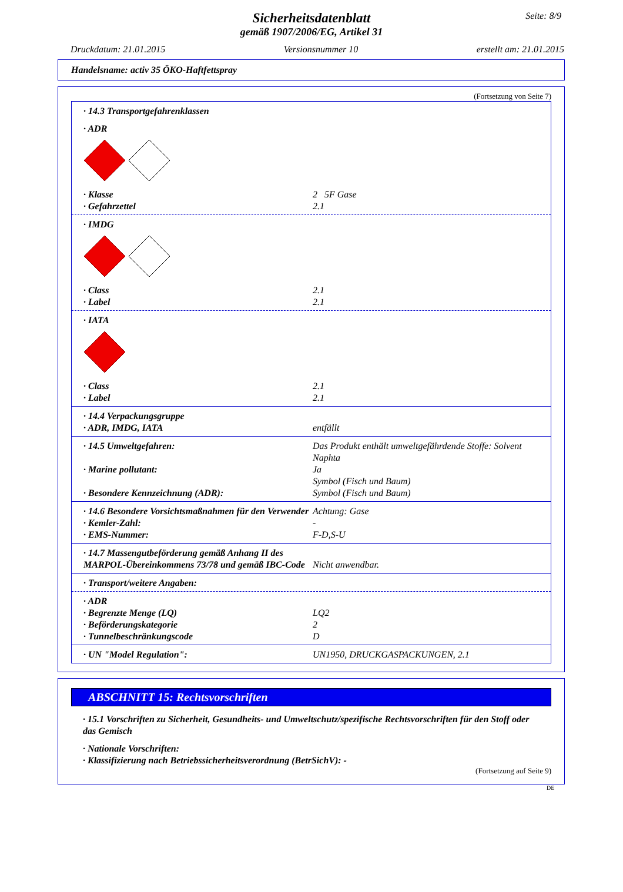Seite: 8/9
Sicherheitsdatenblatt
gemäß 1907/2006/EG, Artikel 31
Druckdatum: 21.01.2015 Versionsnummer 10 erstellt am: 21.01.2015
Handelsname: activ 35 ÖKO-Haftfettspray
(Fortsetzung von Seite 7)
· 14.3 Transportgefahrenklassen
· ADR
· Klasse 2 5F Gase
· Gefahrzettel 2.1
· IMDG
· Class 2.1
· Label 2.1
· IATA
· Class 2.1
· Label 2.1
· 14.4 Verpackungsgruppe
· ADR, IMDG, IATA entfällt
· 14.5 Umweltgefahren: Das Produkt enthält umweltgefährdende Stoffe: Solvent Naphta
· Marine pollutant: Ja
Symbol (Fisch und Baum)
· Besondere Kennzeichnung (ADR): Symbol (Fisch und Baum)
· 14.6 Besondere Vorsichtsmaßnahmen für den Verwender Achtung: Gase
· Kemler-Zahl: -
· EMS-Nummer: F-D,S-U
· 14.7 Massengutbeförderung gemäß Anhang II des MARPOL-Übereinkommens 73/78 und gemäß IBC-Code Nicht anwendbar.
· Transport/weitere Angaben:
· ADR
· Begrenzte Menge (LQ) LQ2
· Beförderungskategorie 2
· Tunnelbeschränkungscode D
· UN "Model Regulation": UN1950, DRUCKGASPACKUNGEN, 2.1
ABSCHNITT 15: Rechtsvorschriften
· 15.1 Vorschriften zu Sicherheit, Gesundheits- und Umweltschutz/spezifische Rechtsvorschriften für den Stoff oder das Gemisch
· Nationale Vorschriften:
· Klassifizierung nach Betriebssicherheitsverordnung (BetrSichV): -
(Fortsetzung auf Seite 9)
DE